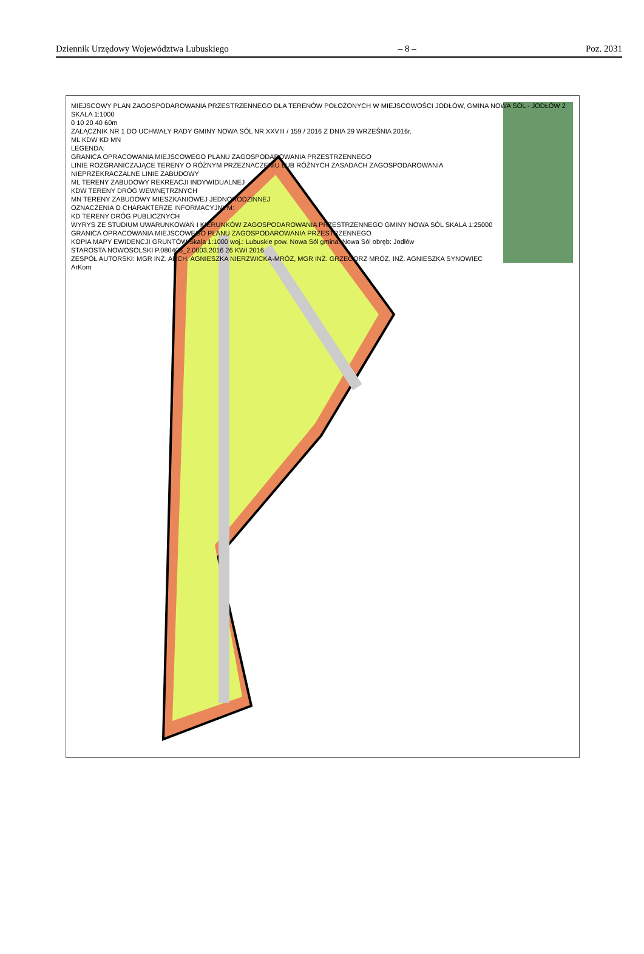Dziennik Urzędowy Województwa Lubuskiego – 8 – Poz. 2031
MIEJSCOWY PLAN ZAGOSPODAROWANIA PRZESTRZENNEGO DLA TERENÓW POŁOŻONYCH W MIEJSCOWOŚCI JODŁÓW, GMINA NOWA SÓL - JODŁÓW 2
SKALA 1:1000
0 10 20 40 60m
ZAŁĄCZNIK NR 1 DO UCHWAŁY RADY GMINY NOWA SÓL NR XXVIII / 159 / 2016 Z DNIA 29 WRZEŚNIA 2016r.
ML KDW KD MN
LEGENDA:
GRANICA OPRACOWANIA MIEJSCOWEGO PLANU ZAGOSPODAROWANIA PRZESTRZENNEGO
LINIE ROZGRANICZAJĄCE TERENY O RÓŻNYM PRZEZNACZENIU LUB RÓŻNYCH ZASADACH ZAGOSPODAROWANIA
NIEPRZEKRACZALNE LINIE ZABUDOWY
ML TERENY ZABUDOWY REKREACJI INDYWIDUALNEJ
KDW TERENY DRÓG WEWNĘTRZNYCH
MN TERENY ZABUDOWY MIESZKANIOWEJ JEDNORODZINNEJ
OZNACZENIA O CHARAKTERZE INFORMACYJNYM:
KD TERENY DRÓG PUBLICZNYCH
WYRYS ZE STUDIUM UWARUNKOWAŃ I KIERUNKÓW ZAGOSPODAROWANIA PRZESTRZENNEGO GMINY NOWA SÓL SKALA 1:25000
GRANICA OPRACOWANIA MIEJSCOWEGO PLANU ZAGOSPODAROWANIA PRZESTRZENNEGO
KOPIA MAPY EWIDENCJI GRUNTÓW Skala 1:1000 woj.: Lubuskie pow. Nowa Sól gmina: Nowa Sól obręb: Jodłów
STAROSTA NOWOSOLSKI P.080405_2.0003.2016 26 KWI 2016
ZESPÓŁ AUTORSKI: MGR INŻ. ARCH. AGNIESZKA NIERZWICKA-MRÓZ, MGR INŻ. GRZEGORZ MRÓZ, INŻ. AGNIESZKA SYNOWIEC
ArKom